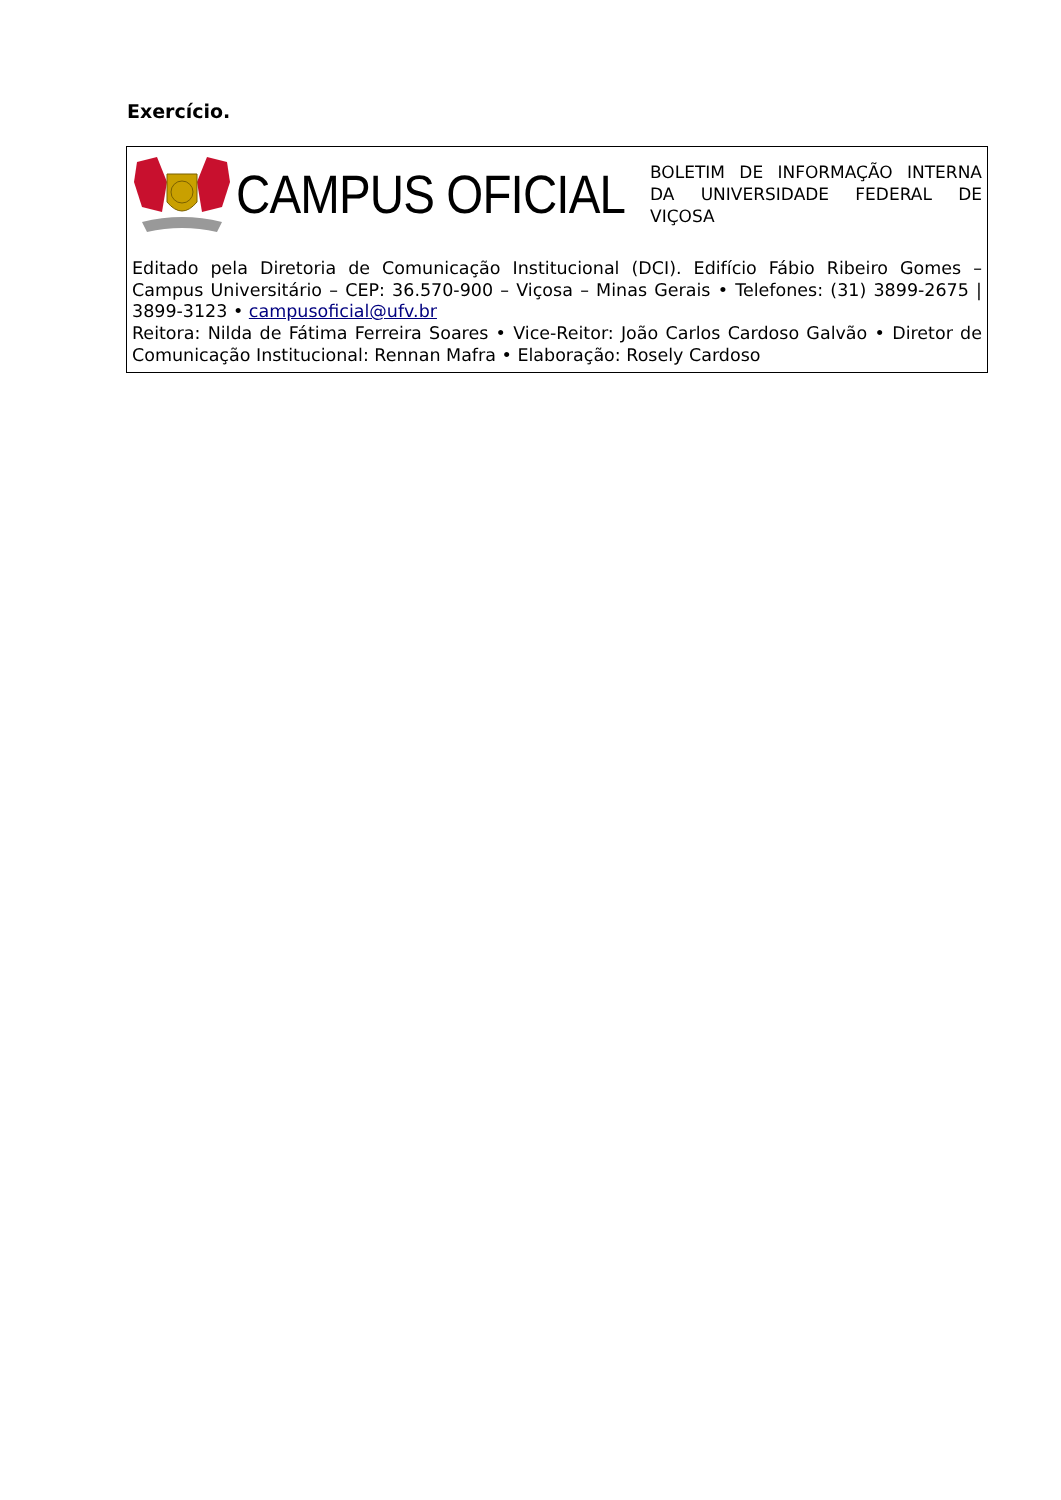Exercício.
CAMPUS OFICIAL
BOLETIM DE INFORMAÇÃO INTERNA DA UNIVERSIDADE FEDERAL DE VIÇOSA
Editado pela Diretoria de Comunicação Institucional (DCI). Edifício Fábio Ribeiro Gomes – Campus Universitário – CEP: 36.570-900 – Viçosa – Minas Gerais • Telefones: (31) 3899-2675 | 3899-3123 • campusoficial@ufv.br
Reitora: Nilda de Fátima Ferreira Soares • Vice-Reitor: João Carlos Cardoso Galvão • Diretor de Comunicação Institucional: Rennan Mafra • Elaboração: Rosely Cardoso